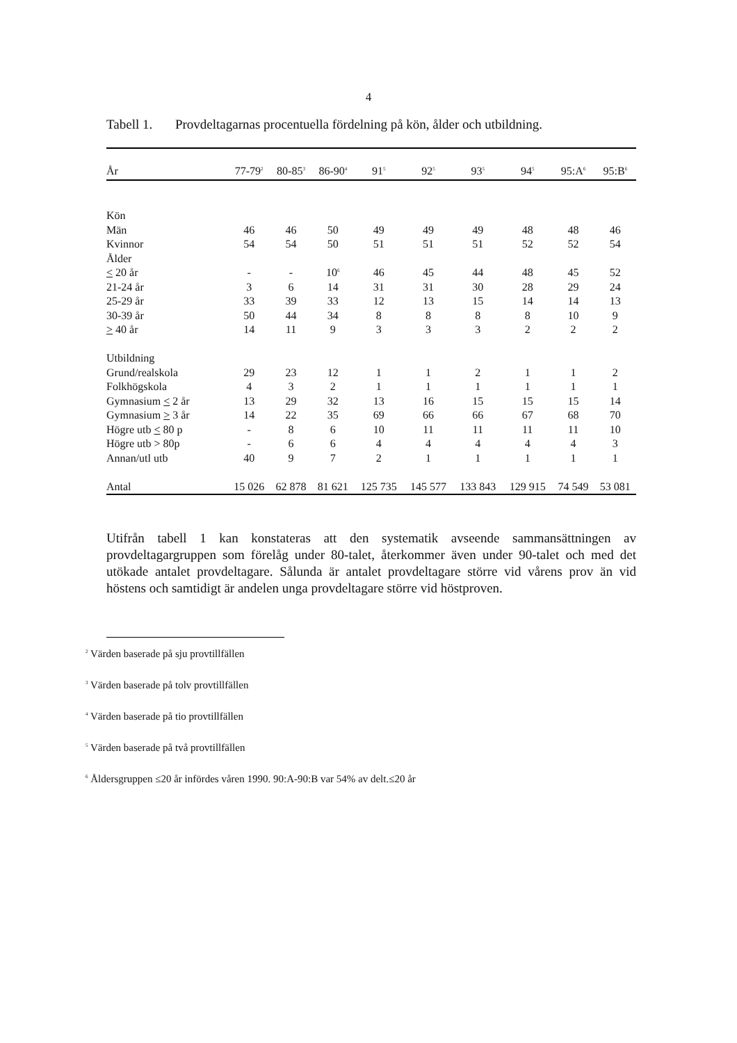4
Tabell 1. Provdeltagarnas procentuella fördelning på kön, ålder och utbildning.
| År | 77-79<sup>2</sup> | 80-85<sup>3</sup> | 86-90<sup>4</sup> | 91<sup>5</sup> | 92<sup>5</sup> | 93<sup>5</sup> | 94<sup>5</sup> | 95:A<sup>6</sup> | 95:B<sup>6</sup> |
| --- | --- | --- | --- | --- | --- | --- | --- | --- | --- |
| Kön | | | | | | | | | |
| Män | 46 | 46 | 50 | 49 | 49 | 49 | 48 | 48 | 46 |
| Kvinnor | 54 | 54 | 50 | 51 | 51 | 51 | 52 | 52 | 54 |
| Ålder | | | | | | | | | |
| < 20 år | - | - | 10<sup>6</sup> | 46 | 45 | 44 | 48 | 45 | 52 |
| 21-24 år | 3 | 6 | 14 | 31 | 31 | 30 | 28 | 29 | 24 |
| 25-29 år | 33 | 39 | 33 | 12 | 13 | 15 | 14 | 14 | 13 |
| 30-39 år | 50 | 44 | 34 | 8 | 8 | 8 | 8 | 10 | 9 |
| > 40 år | 14 | 11 | 9 | 3 | 3 | 3 | 2 | 2 | 2 |
| Utbildning | | | | | | | | | |
| Grund/realskola | 29 | 23 | 12 | 1 | 1 | 2 | 1 | 1 | 2 |
| Folkhögskola | 4 | 3 | 2 | 1 | 1 | 1 | 1 | 1 | 1 |
| Gymnasium < 2 år | 13 | 29 | 32 | 13 | 16 | 15 | 15 | 15 | 14 |
| Gymnasium > 3 år | 14 | 22 | 35 | 69 | 66 | 66 | 67 | 68 | 70 |
| Högre utb < 80 p | - | 8 | 6 | 10 | 11 | 11 | 11 | 11 | 10 |
| Högre utb > 80p | - | 6 | 6 | 4 | 4 | 4 | 4 | 4 | 3 |
| Annan/utl utb | 40 | 9 | 7 | 2 | 1 | 1 | 1 | 1 | 1 |
| Antal | 15 026 | 62 878 | 81 621 | 125 735 | 145 577 | 133 843 | 129 915 | 74 549 | 53 081 |
Utifrån tabell 1 kan konstateras att den systematik avseende sammansättningen av provdeltagargruppen som förelåg under 80-talet, återkommer även under 90-talet och med det utökade antalet provdeltagare. Sålunda är antalet provdeltagare större vid vårens prov än vid höstens och samtidigt är andelen unga provdeltagare större vid höstproven.
<sup>2</sup> Värden baserade på sju provtillfällen
<sup>3</sup> Värden baserade på tolv provtillfällen
<sup>4</sup> Värden baserade på tio provtillfällen
<sup>5</sup> Värden baserade på två provtillfällen
<sup>6</sup> Åldersgruppen ≤20 år infördes våren 1990. 90:A-90:B var 54% av delt.≤20 år